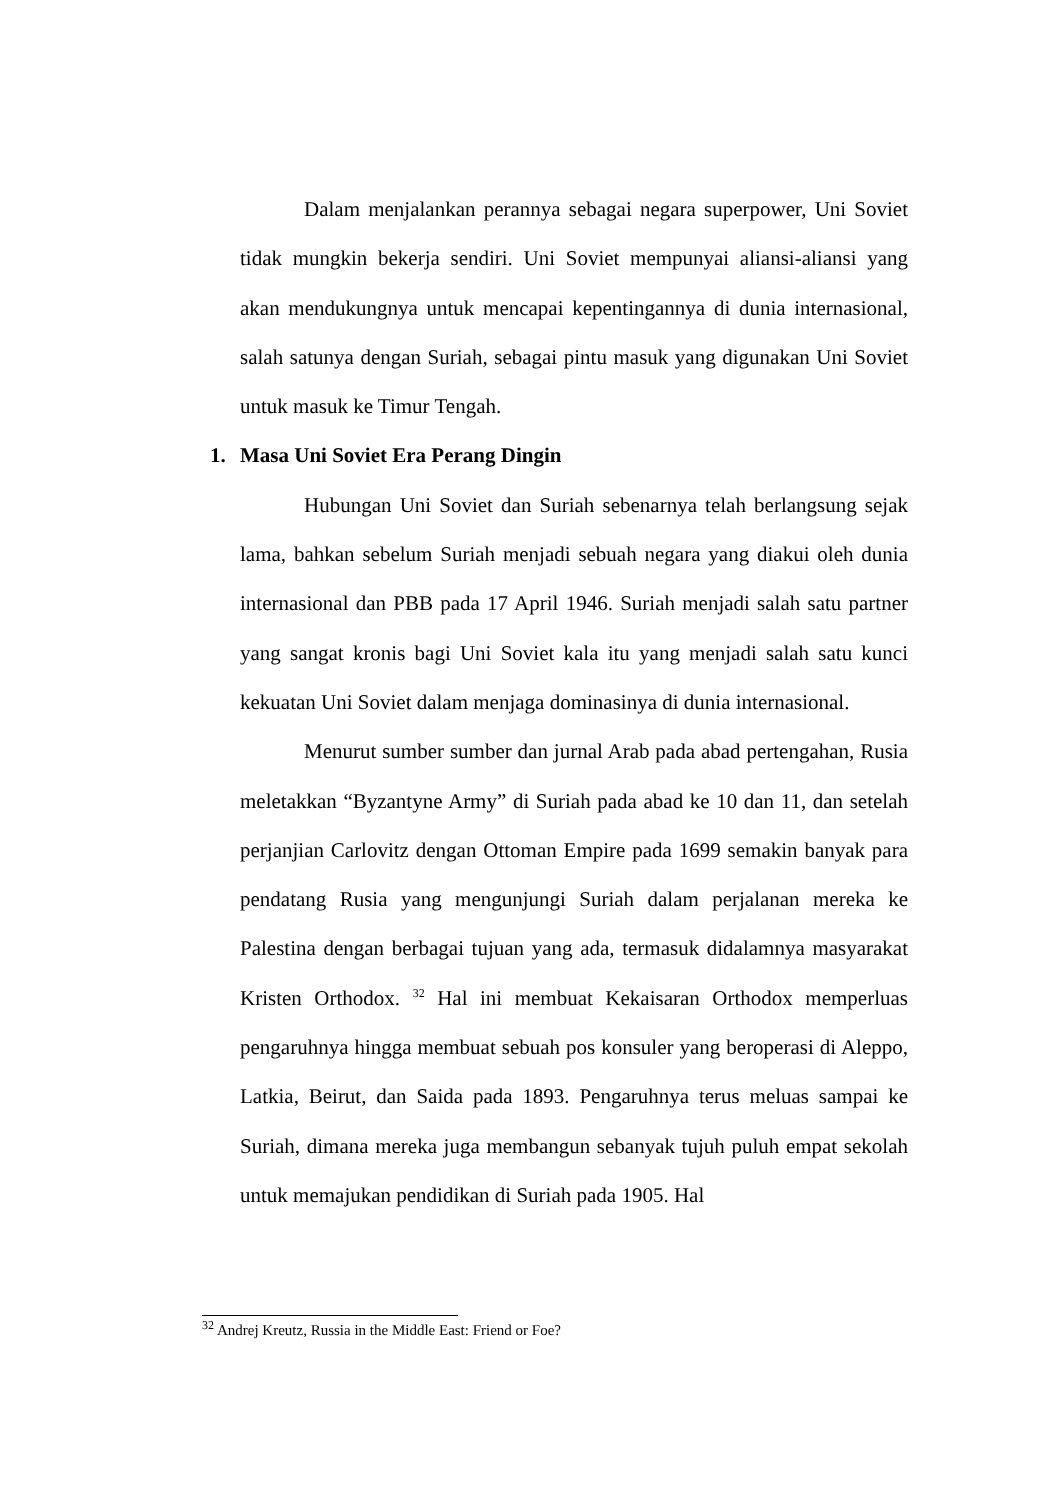Dalam menjalankan perannya sebagai negara superpower, Uni Soviet tidak mungkin bekerja sendiri. Uni Soviet mempunyai aliansi-aliansi yang akan mendukungnya untuk mencapai kepentingannya di dunia internasional, salah satunya dengan Suriah, sebagai pintu masuk yang digunakan Uni Soviet untuk masuk ke Timur Tengah.
1. Masa Uni Soviet Era Perang Dingin
Hubungan Uni Soviet dan Suriah sebenarnya telah berlangsung sejak lama, bahkan sebelum Suriah menjadi sebuah negara yang diakui oleh dunia internasional dan PBB pada 17 April 1946. Suriah menjadi salah satu partner yang sangat kronis bagi Uni Soviet kala itu yang menjadi salah satu kunci kekuatan Uni Soviet dalam menjaga dominasinya di dunia internasional.
Menurut sumber sumber dan jurnal Arab pada abad pertengahan, Rusia meletakkan “Byzantyne Army” di Suriah pada abad ke 10 dan 11, dan setelah perjanjian Carlovitz dengan Ottoman Empire pada 1699 semakin banyak para pendatang Rusia yang mengunjungi Suriah dalam perjalanan mereka ke Palestina dengan berbagai tujuan yang ada, termasuk didalamnya masyarakat Kristen Orthodox. <sup>32</sup> Hal ini membuat Kekaisaran Orthodox memperluas pengaruhnya hingga membuat sebuah pos konsuler yang beroperasi di Aleppo, Latkia, Beirut, dan Saida pada 1893. Pengaruhnya terus meluas sampai ke Suriah, dimana mereka juga membangun sebanyak tujuh puluh empat sekolah untuk memajukan pendidikan di Suriah pada 1905. Hal
<sup>32</sup> Andrej Kreutz, Russia in the Middle East: Friend or Foe?